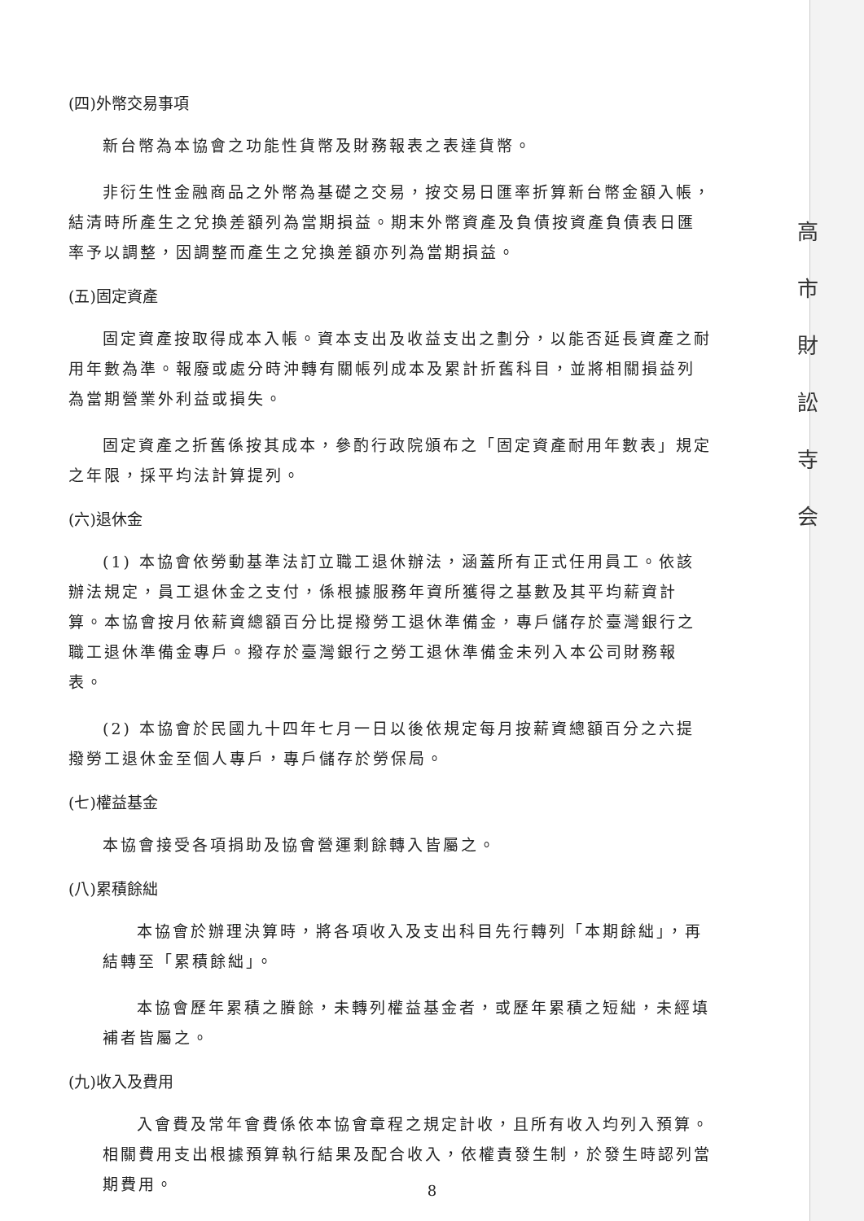高
市
財
訟
寺
会
(四)外幣交易事項
新台幣為本協會之功能性貨幣及財務報表之表達貨幣。
非衍生性金融商品之外幣為基礎之交易，按交易日匯率折算新台幣金額入帳，結清時所產生之兌換差額列為當期損益。期末外幣資產及負債按資產負債表日匯率予以調整，因調整而產生之兌換差額亦列為當期損益。
(五)固定資產
固定資產按取得成本入帳。資本支出及收益支出之劃分，以能否延長資產之耐用年數為準。報廢或處分時沖轉有關帳列成本及累計折舊科目，並將相關損益列為當期營業外利益或損失。
固定資產之折舊係按其成本，參酌行政院頒布之「固定資產耐用年數表」規定之年限，採平均法計算提列。
(六)退休金
(1) 本協會依勞動基準法訂立職工退休辦法，涵蓋所有正式任用員工。依該辦法規定，員工退休金之支付，係根據服務年資所獲得之基數及其平均薪資計算。本協會按月依薪資總額百分比提撥勞工退休準備金，專戶儲存於臺灣銀行之職工退休準備金專戶。撥存於臺灣銀行之勞工退休準備金未列入本公司財務報表。
(2) 本協會於民國九十四年七月一日以後依規定每月按薪資總額百分之六提撥勞工退休金至個人專戶，專戶儲存於勞保局。
(七)權益基金
本協會接受各項捐助及協會營運剩餘轉入皆屬之。
(八)累積餘絀
本協會於辦理決算時，將各項收入及支出科目先行轉列「本期餘絀」，再結轉至「累積餘絀」。
本協會歷年累積之賸餘，未轉列權益基金者，或歷年累積之短絀，未經填補者皆屬之。
(九)收入及費用
入會費及常年會費係依本協會章程之規定計收，且所有收入均列入預算。相關費用支出根據預算執行結果及配合收入，依權責發生制，於發生時認列當期費用。
8